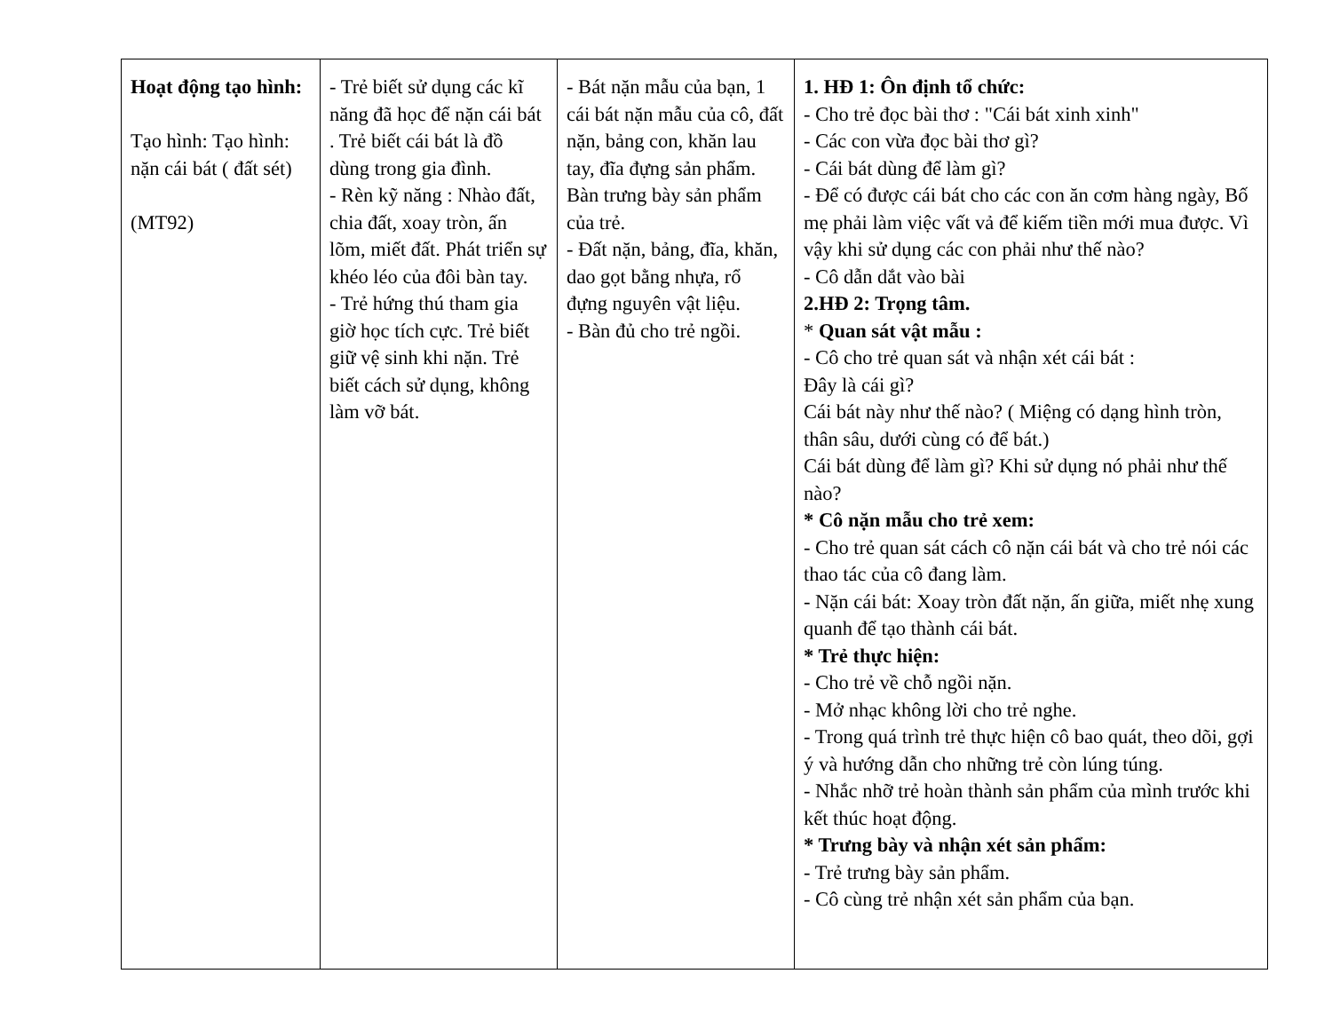| Hoạt động tạo hình: Tạo hình: Tạo hình: nặn cái bát ( đất sét) (MT92) | - Trẻ biết sử dụng các kĩ năng đã học để nặn cái bát . Trẻ biết cái bát là đồ dùng trong gia đình. - Rèn kỹ năng : Nhào đất, chia đất, xoay tròn, ấn lõm, miết đất. Phát triển sự khéo léo của đôi bàn tay. - Trẻ hứng thú tham gia giờ học tích cực. Trẻ biết giữ vệ sinh khi nặn. Trẻ biết cách sử dụng, không làm vỡ bát. | - Bát nặn mẫu của bạn, 1 cái bát nặn mẫu của cô, đất nặn, bảng con, khăn lau tay, đĩa đựng sản phẩm. Bàn trưng bày sản phẩm của trẻ. - Đất nặn, bảng, đĩa, khăn, dao gọt bằng nhựa, rổ đựng nguyên vật liệu. - Bàn đủ cho trẻ ngồi. | 1. HĐ 1: Ôn định tổ chức: - Cho trẻ đọc bài thơ : "Cái bát xinh xinh" - Các con vừa đọc bài thơ gì? - Cái bát dùng để làm gì? - Để có được cái bát cho các con ăn cơm hàng ngày, Bố mẹ phải làm việc vất vả để kiếm tiền mới mua được. Vì vậy khi sử dụng các con phải như thế nào? - Cô dẫn dắt vào bài 2.HĐ 2: Trọng tâm. * Quan sát vật mẫu : - Cô cho trẻ quan sát và nhận xét cái bát : Đây là cái gì? Cái bát này như thế nào? ( Miệng có dạng hình tròn, thân sâu, dưới cùng có để bát.) Cái bát dùng để làm gì? Khi sử dụng nó phải như thế nào? * Cô nặn mẫu cho trẻ xem: - Cho trẻ quan sát cách cô nặn cái bát và cho trẻ nói các thao tác của cô đang làm. - Nặn cái bát: Xoay tròn đất nặn, ấn giữa, miết nhẹ xung quanh để tạo thành cái bát. * Trẻ thực hiện: - Cho trẻ về chỗ ngồi nặn. - Mở nhạc không lời cho trẻ nghe. - Trong quá trình trẻ thực hiện cô bao quát, theo dõi, gợi ý và hướng dẫn cho những trẻ còn lúng túng. - Nhắc nhỡ trẻ hoàn thành sản phẩm của mình trước khi kết thúc hoạt động. * Trưng bày và nhận xét sản phẩm: - Trẻ trưng bày sản phẩm. - Cô cùng trẻ nhận xét sản phẩm của bạn. |